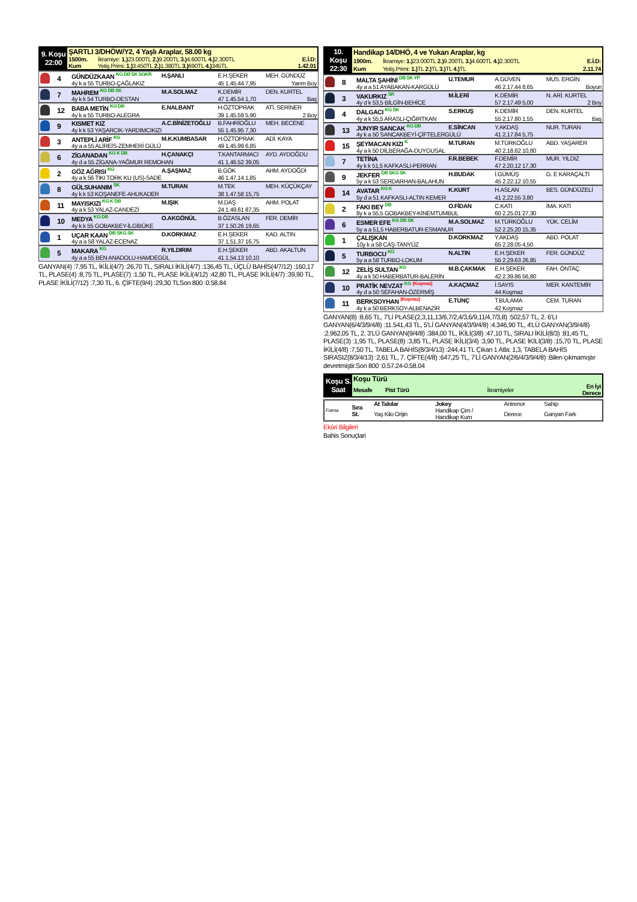| 9. Koşu 22:00 | ŞARTLI 3/DHÖW/Y2, 4 Yaşlı Araplar, 58.00 kg | | |
| | 1500m. | İkramiye: 1.) 23.000TL 2.) 9.200TL 3.) 4.600TL 4.) 2.300TL | E.İ.D: |
| | Kum | Yetiş.Primi: 1.) 3.450TL 2.) 1.380TL 3.) 690TL 4.) 345TL | 1.42.01 |
| | 4 | GÜNDÜZKAAN <sup>KG DB SK SGKR</sup> | H.ŞANLI | E.H.ŞEKER | MEH. GÜNDÜZ |
| | | 4y k a 55 TURBO-ÇAĞLAKIZ | | 45 1.45.44 7,95 | Yarım Boy |
| | 7 | MAHREM <sup>KG DB SK</sup> | M.A.SOLMAZ | K.DEMİR | DEN. KURTEL |
| | | 4y k k 54 TURBO-DESTAN | | 47 1.45.54 1,70 | Baş |
| | 12 | BABA METİN <sup>KG DB</sup> | E.NALBANT | H.ÖZTOPRAK | ATİ. SERİNER |
| | | 4y k a 55 TURBO-ALEGRA | | 39 1.45.59 5,90 | 2 Boy |
| | 9 | KISMET KIZ | A.C.BİNİZETOĞLU | B.FAHRİOĞLU | MEH. BECENE |
| | | 4y k k 53 YAŞARCIK-YARDIMCIKIZI | | 55 1.45.95 7,30 | |
| | 3 | ANTEPLİ ARİF <sup>KG</sup> | M.K.KUMBASAR | H.ÖZTOPRAK | ADİ. KAYA |
| | | 4y a a 55 ALİREİS-ZEMHERİ GÜLÜ | | 49 1.45.99 6,85 | |
| | 6 | ZİGANADAN <sup>KG K DB</sup> | H.ÇANAKÇI | T.KANTARMACI | AYD. AYDOĞDU |
| | | 4y d a 55 ZİGANA-YAĞMUR REMOHAN | | 41 1.46.52 39,05 | |
| | 2 | GÖZ AĞRISI <sup>KG</sup> | A.ŞAŞMAZ | B.GÖK | AHM. AYDOĞDİ |
| | | 4y a k 56 TIKI TORK KU (US)-SADE | | 46 1.47.14 1,85 | |
| | 8 | GÜLSUHANIM <sup>SK</sup> | M.TURAN | M.TEK | MEH. KÜÇÜKÇAY |
| | | 4y k k 53 KOŞANEFE-AHUKADER | | 38 1.47.58 15,75 | |
| | 11 | MAYISKIZI <sup>KG K DB</sup> | M.IŞIK | M.DAŞ | AHM. POLAT |
| | | 4y a k 53 YALAZ-CANDEZİ | | 24 1.49.61 87,35 | |
| | 10 | MEDYA <sup>KG DB</sup> | O.AKGÖNÜL | B.ÖZASLAN | FER. DEMİR |
| | | 4y k k 55 GOBAKBEY-İLGİBÜKE | | 37 1.50.26 19,65 | |
| | 1 | UÇAR KAAN <sup>DB SKG SK</sup> | D.KORKMAZ | E.H.ŞEKER | KAD. ALTIN |
| | | 4y a a 58 YALAZ-ECENAZ | | 37 1.51.37 16,75 | |
| | 5 | MAKARA <sup>KG</sup> | R.YILDIRIM | E.H.ŞEKER | ABD. AKALTUN |
| | | 4y a a 55 BEN ANADOLU-HAMDEGÜL | | 41 1.54.13 10,10 | |
GANYAN(4) :7,95 TL, İKİLİ(4/7) :26,70 TL, SIRALI İKİLİ(4/7) :136,45 TL, ÜÇLÜ BAHİS(4/7/12) :160,17 TL, PLASE(4) :8,75 TL, PLASE(7) :1,50 TL, PLASE İKİLİ(4/12) :42,80 TL, PLASE İKİLİ(4/7) :39,90 TL, PLASE İKİLİ(7/12) :7,30 TL, 6. ÇİFTE(9/4) :29,30 TLSon 800 :0.58.84
| 10. Koşu 22:30 | Handikap 14/DHÖ, 4 ve Yukarı Araplar, kg | | |
| | 1900m. | İkramiye: 1.) 23.000TL 2.) 9.200TL 3.) 4.600TL 4.) 2.300TL | E.İ.D: |
| | Kum | Yetiş.Primi: 1.) TL 2.) TL 3.) TL 4.) TL | 2.11.74 |
| | 8 | MALTA ŞAHİNİ <sup>DB SK YP</sup> | U.TEMUR | A.GÜVEN | MUS. ERGİN |
| | | 4y a a 51 AYABAKAN-KARGÜLÜ | | 46 2.17.44 8,65 | Boyun |
| | 3 | VAKURKIZ <sup>SK</sup> | M.İLERİ | K.DEMİR | N. ARİ. KURTEL |
| | | 4y d k 53,5 BİLGİN-BEHİCE | | 57 2.17.49 5,00 | 2 Boy |
| | 4 | DALGACI <sup>KG SK</sup> | S.ERKUŞ | K.DEMİR | DEN. KURTEL |
| | | 4y a k 55,5 ARASLI-ÇIĞIRTKAN | | 55 2.17.80 1,55 | Baş |
| | 13 | JUNYIR SANCAK <sup>KG DB</sup> | E.SİNCAN | Y.AKDAŞ | NUR. TURAN |
| | | 4y k a 50 SANCAKBEYİ-ÇİFTELERGÜLÜ | | 41 2.17.84 5,75 | |
| | 15 | ŞEYMACAN KIZI <sup>K</sup> | M.TURAN | M.TÜRKOĞLU | ABD. YAŞARER |
| | | 4y a k 50 DİLBERAĞA-DUYGUSAL | | 40 2.18.62 10,80 | |
| | 7 | TETİNA | F.R.BEBEK | F.DEMİR | MUR. YILDIZ |
| | | 4y k k 51,5 KAFKASLI-PERRAN | | 47 2.20.12 17,30 | |
| | 9 | JEKFER <sup>DB SKG SK</sup> | H.BUDAK | İ.GÜMÜŞ | G. E KARAÇALTI |
| | | 5y a k 53 SERDARHAN-BALAHUN | | 45 2.22.12 10,55 | |
| | 14 | AVATAR <sup>KG K</sup> | K.KURT | H.ASLAN | BES. GÜNDÜZELİ |
| | | 5y d a 51 KAFKASLI-ALTIN KEMER | | 41 2.22.55 3,80 | |
| | 2 | FAKI BEY <sup>DB</sup> | O.FİDAN | C.KATI | İMA. KATI |
| | | 8y k a 55,5 GOBAKBEY-KİNEMTUMBUL | | 60 2.25.01 27,30 | |
| | 6 | ESMER EFE <sup>KG DB SK</sup> | M.A.SOLMAZ | M.TÜRKOĞLU | YÜK. CELİM |
| | | 5y a a 51,5 HABERBATUR-ESMANUR | | 52 2.25.20 15,35 | |
| | 1 | ÇALIŞKAN | D.KORKMAZ | Y.AKDAŞ | ABD. POLAT |
| | | 10y k a 58 CAŞ-TANYÜZ | | 65 2.28.05 4,50 | |
| | 5 | TURBOCU <sup>KG</sup> | N.ALTIN | E.H.ŞEKER | FER. GÜNDÜZ |
| | | 5y a a 58 TURBO-LOKUM | | 55 2.29.63 26,85 | |
| | 12 | ZELİŞ SULTAN <sup>KG</sup> | M.B.ÇAKMAK | E.H.ŞEKER | FAH. ÖNTAÇ |
| | | 4y a k 50 HABERBATUR-BALERİN | | 42 2.39.86 56,80 | |
| | 10 | PRATİK NEVZAT <sup>KG</sup> <sup>(Koşmaz)</sup> | A.KAÇMAZ | İ.SAYIS | MER. KANTEMİR |
| | | 4y d a 50 SEFAHAN-ÖZERMİŞ | | 44 Koşmaz | |
| | 11 | BERKSOYHAN <sup>(Koşmaz)</sup> | E.TUNÇ | T.BULAMA | CEM. TURAN |
| | | 4y k a 50 BERKSOY-ALBENAZİR | | 42 Koşmaz | |
GANYAN(8) :8,65 TL, 7'Lİ PLASE(2,3,11,13/6,7/2,4/3,6/9,11/4,7/3,8) :502,57 TL, 2. 6'LI GANYAN(6/4/3/9/4/8) :11.541,43 TL, 5'Lİ GANYAN(4/3/9/4/8) :4.346,90 TL, 4'LÜ GANYAN(3/9/4/8) :2.962,05 TL, 2. 3'LÜ GANYAN(9/4/8) :384,00 TL, İKİLİ(3/8) :47,10 TL, SIRALI İKİLİ(8/3) :81,45 TL, PLASE(3) :1,95 TL, PLASE(8) :3,85 TL, PLASE İKİLİ(3/4) :3,90 TL, PLASE İKİLİ(3/8) :15,70 TL, PLASE İKİLİ(4/8) :7,50 TL, TABELA BAHİS(8/3/4/13) :244,41 TL Çıkan 1 Atla: 1,3, TABELA BAHİS SIRASIZ(8/3/4/13) :2,61 TL, 7. ÇİFTE(4/8) :647,25 TL, 7'Lİ GANYAN(2/6/4/3/9/4/8) :Bilen çıkmamıştır devretmiştir.Son 800 :0.57.24-0.58.04
| Koşu S. Saat | Koşu Türü | | |
| | Mesafe Pist Türü | İkramiyeler | En İyi Derece |
| Forma | Sıra St. | At Takılar | Jokey | Antrenor | Sahip |
| | | Yaş Kilo Orijin | Handikap Çim / Handikap Kum | Derece | Ganyan Fark |
Ekûri Bilgileri
Bahis Sonuçlari